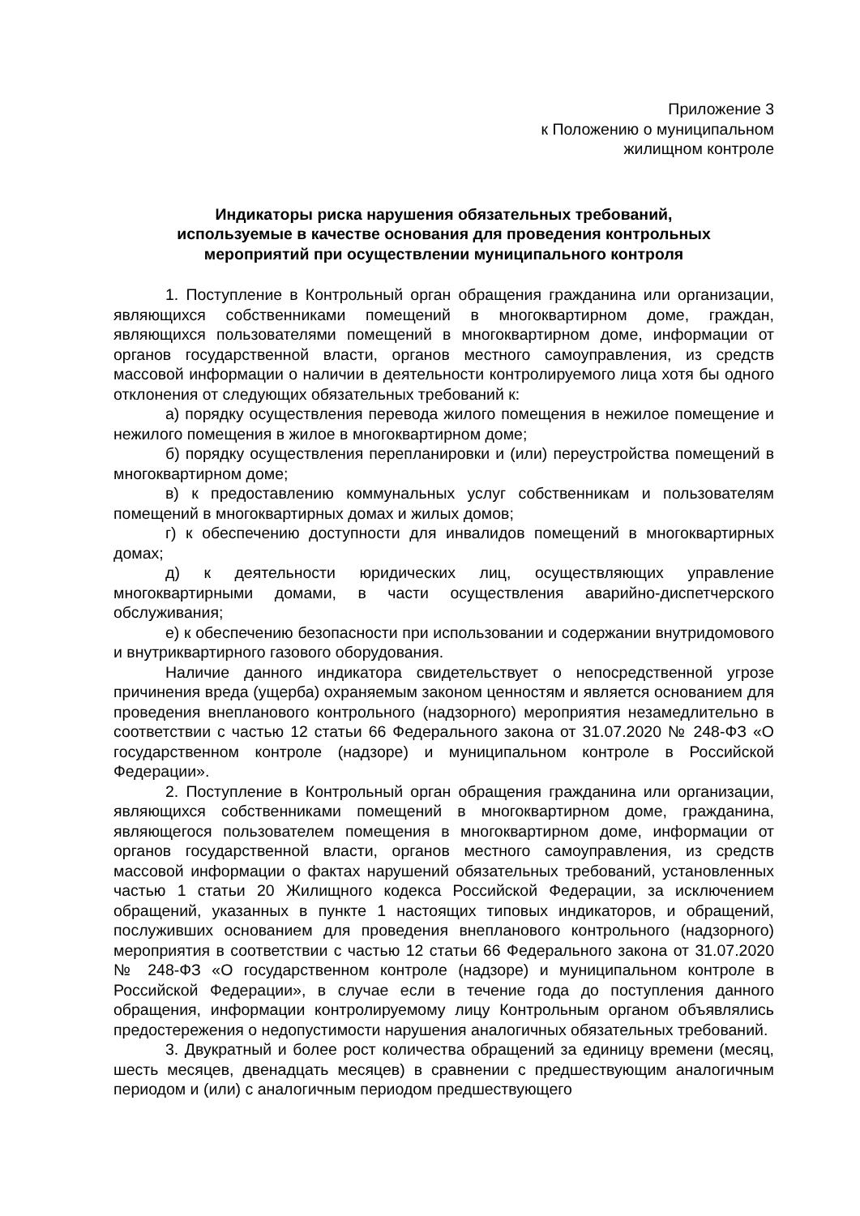Приложение 3
к Положению о муниципальном
жилищном контроле
Индикаторы риска нарушения обязательных требований,
используемые в качестве основания для проведения контрольных
мероприятий при осуществлении муниципального контроля
1. Поступление в Контрольный орган обращения гражданина или организации, являющихся собственниками помещений в многоквартирном доме, граждан, являющихся пользователями помещений в многоквартирном доме, информации от органов государственной власти, органов местного самоуправления, из средств массовой информации о наличии в деятельности контролируемого лица хотя бы одного отклонения от следующих обязательных требований к:
а) порядку осуществления перевода жилого помещения в нежилое помещение и нежилого помещения в жилое в многоквартирном доме;
б) порядку осуществления перепланировки и (или) переустройства помещений в многоквартирном доме;
в) к предоставлению коммунальных услуг собственникам и пользователям помещений в многоквартирных домах и жилых домов;
г) к обеспечению доступности для инвалидов помещений в многоквартирных домах;
д) к деятельности юридических лиц, осуществляющих управление многоквартирными домами, в части осуществления аварийно-диспетчерского обслуживания;
е) к обеспечению безопасности при использовании и содержании внутридомового и внутриквартирного газового оборудования.
Наличие данного индикатора свидетельствует о непосредственной угрозе причинения вреда (ущерба) охраняемым законом ценностям и является основанием для проведения внепланового контрольного (надзорного) мероприятия незамедлительно в соответствии с частью 12 статьи 66 Федерального закона от 31.07.2020 № 248-ФЗ «О государственном контроле (надзоре) и муниципальном контроле в Российской Федерации».
2. Поступление в Контрольный орган обращения гражданина или организации, являющихся собственниками помещений в многоквартирном доме, гражданина, являющегося пользователем помещения в многоквартирном доме, информации от органов государственной власти, органов местного самоуправления, из средств массовой информации о фактах нарушений обязательных требований, установленных частью 1 статьи 20 Жилищного кодекса Российской Федерации, за исключением обращений, указанных в пункте 1 настоящих типовых индикаторов, и обращений, послуживших основанием для проведения внепланового контрольного (надзорного) мероприятия в соответствии с частью 12 статьи 66 Федерального закона от 31.07.2020 № 248-ФЗ «О государственном контроле (надзоре) и муниципальном контроле в Российской Федерации», в случае если в течение года до поступления данного обращения, информации контролируемому лицу Контрольным органом объявлялись предостережения о недопустимости нарушения аналогичных обязательных требований.
3. Двукратный и более рост количества обращений за единицу времени (месяц, шесть месяцев, двенадцать месяцев) в сравнении с предшествующим аналогичным периодом и (или) с аналогичным периодом предшествующего